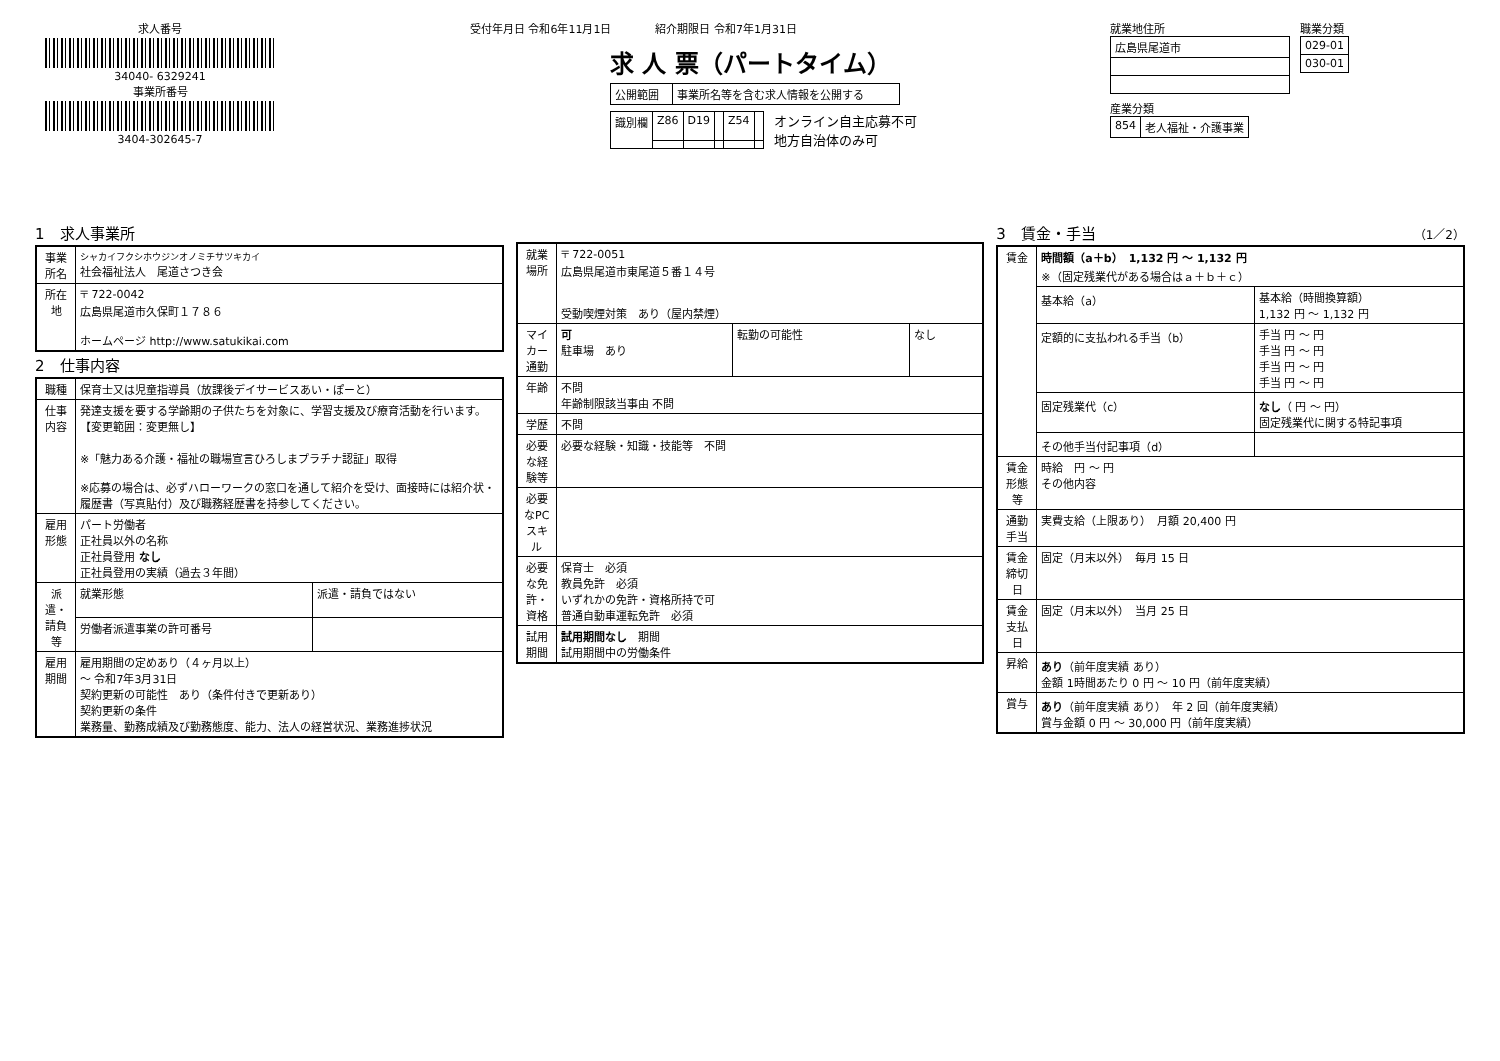求人番号
34040- 6329241
事業所番号
3404-302645-7
受付年月日 令和6年11月1日　　　　紹介期限日 令和7年1月31日
求 人 票（パートタイム）
| 公開範囲 | 事業所名等を含む求人情報を公開する |
| 識別欄 | Z86 | D19 | | Z54 | |
オンライン自主応募不可
地方自治体のみ可
就業地住所
| 広島県尾道市 |
職業分類
| 029-01 |
| 030-01 |
産業分類
| 854 | 老人福祉・介護事業 |
1　求人事業所
| 事業所名 | シャカイフクシホウジンオノミチサツキカイ 社会福祉法人 尾道さつき会 |
| 所在地 | 〒 722-0042 広島県尾道市久保町１７８６ ホームページ http://www.satukikai.com |
2　仕事内容
| 職種 | 保育士又は児童指導員（放課後デイサービスあい・ぽーと） | |
| 仕事内容 | 発達支援を要する学齢期の子供たちを対象に、学習支援及び療育活動を行います。 【変更範囲：変更無し】 ※「魅力ある介護・福祉の職場宣言ひろしまプラチナ認証」取得 ※応募の場合は、必ずハローワークの窓口を通して紹介を受け、面接時には紹介状・履歴書（写真貼付）及び職務経歴書を持参してください。 | |
| 雇用形態 | パート労働者 正社員以外の名称 正社員登用 なし 正社員登用の実績（過去３年間） | |
| 派遣・請負等 | 就業形態 | 派遣・請負ではない |
| | 労働者派遣事業の許可番号 | |
| 雇用期間 | 雇用期間の定めあり（４ヶ月以上） ～ 令和7年3月31日 契約更新の可能性 あり（条件付きで更新あり） 契約更新の条件 業務量、勤務成績及び勤務態度、能力、法人の経営状況、業務進捗状況 | |
| 就業場所 | 〒 722-0051 広島県尾道市東尾道５番１４号 受動喫煙対策 あり（屋内禁煙） | | |
| マイカー通勤 | 可 駐車場 あり | 転勤の可能性 | なし |
| 年齢 | 不問 年齢制限該当事由 不問 | | |
| 学歴 | 不問 | | |
| 必要な経験等 | 必要な経験・知識・技能等 不問 | | |
| 必要なPCスキル | | | |
| 必要な免許・資格 | 保育士 必須 教員免許 必須 いずれかの免許・資格所持で可 普通自動車運転免許 必須 | | |
| 試用期間 | 試用期間なし 期間 試用期間中の労働条件 | | |
3　賃金・手当 （1／2）
| 賃金 | 時間額（a＋b） 1,132 円 ～ 1,132 円 ※（固定残業代がある場合はａ＋ｂ＋ｃ） | |
| | 基本給（a） | 基本給（時間換算額） 1,132 円 ～ 1,132 円 |
| | 定額的に支払われる手当（b） | 手当 円 ～ 円 手当 円 ～ 円 手当 円 ～ 円 手当 円 ～ 円 |
| | 固定残業代（c） | なし （ 円 ～ 円） 固定残業代に関する特記事項 |
| | その他手当付記事項（d） | |
| 賃金形態等 | 時給 円 ～ 円 その他内容 | |
| 通勤手当 | 実費支給（上限あり） 月額 20,400 円 | |
| 賃金締切日 | 固定（月末以外） 毎月 15 日 | |
| 賃金支払日 | 固定（月末以外） 当月 25 日 | |
| 昇給 | あり （前年度実績 あり） 金額 1時間あたり 0 円 ～ 10 円（前年度実績） | |
| 賞与 | あり （前年度実績 あり） 年 2 回（前年度実績） 賞与金額 0 円 ～ 30,000 円（前年度実績） | |